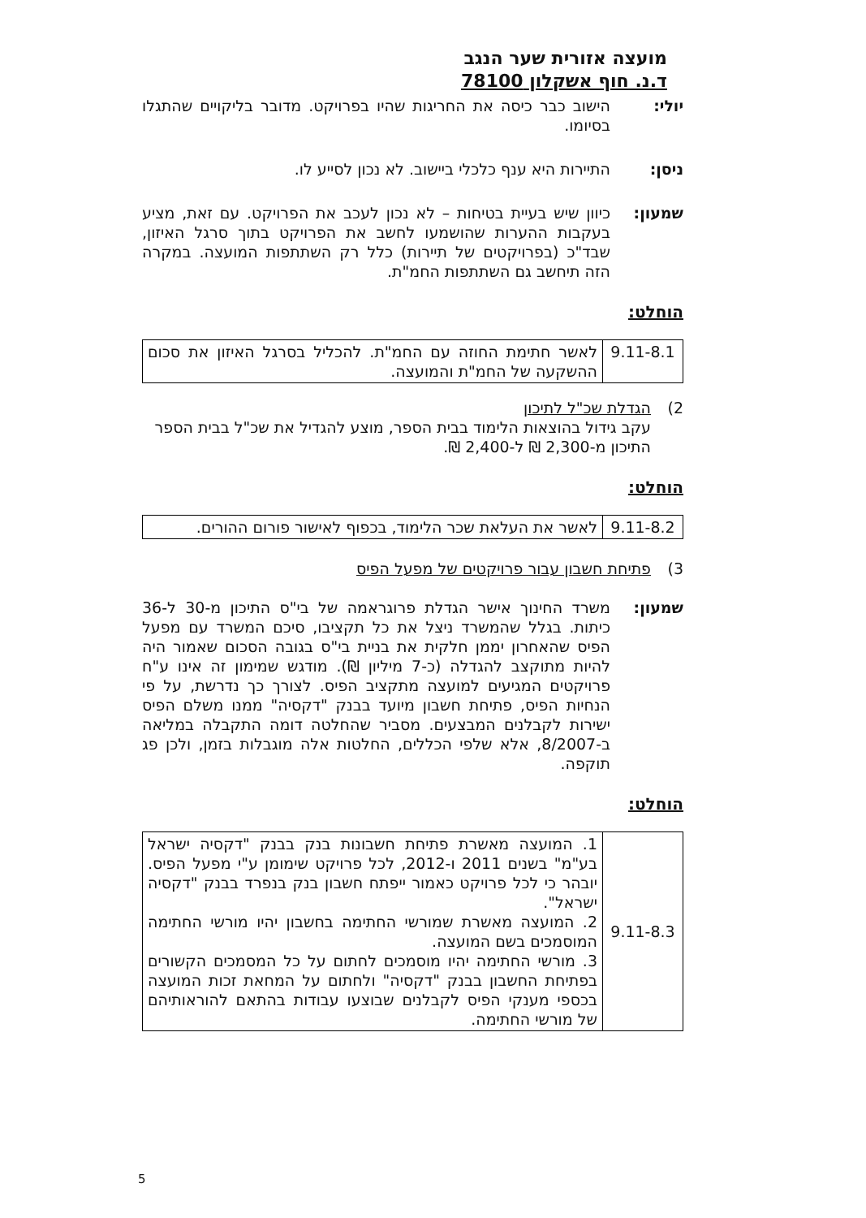מועצה אזורית שער הנגב
ד.נ. חוף אשקלון 78100
יולי: הישוב כבר כיסה את החריגות שהיו בפרויקט. מדובר בליקויים שהתגלו בסיומו.
ניסן: התיירות היא ענף כלכלי ביישוב. לא נכון לסייע לו.
שמעון: כיוון שיש בעיית בטיחות – לא נכון לעכב את הפרויקט. עם זאת, מציע בעקבות ההערות שהושמעו לחשב את הפרויקט בתוך סרגל האיזון, שבד"כ (בפרויקטים של תיירות) כלל רק השתתפות המועצה. במקרה הזה תיחשב גם השתתפות החמ"ת.
הוחלט:
| 9.11-8.1 | לאשר חתימת החוזה עם החמ"ת. להכליל בסרגל האיזון את סכום ההשקעה של החמ"ת והמועצה. |
2) הגדלת שכ"ל לתיכון
עקב גידול בהוצאות הלימוד בבית הספר, מוצע להגדיל את שכ"ל בבית הספר התיכון מ-2,300 ₪ ל-2,400 ₪.
הוחלט:
| 9.11-8.2 | לאשר את העלאת שכר הלימוד, בכפוף לאישור פורום ההורים. |
3) פתיחת חשבון עבור פרויקטים של מפעל הפיס
שמעון: משרד החינוך אישר הגדלת פרוגראמה של בי"ס התיכון מ-30 ל-36 כיתות. בגלל שהמשרד ניצל את כל תקציבו, סיכם המשרד עם מפעל הפיס שהאחרון יממן חלקית את בניית בי"ס בגובה הסכום שאמור היה להיות מתוקצב להגדלה (כ-7 מיליון ₪). מודגש שמימון זה אינו ע"ח פרויקטים המגיעים למועצה מתקציב הפיס. לצורך כך נדרשת, על פי הנחיות הפיס, פתיחת חשבון מיועד בבנק "דקסיה" ממנו משלם הפיס ישירות לקבלנים המבצעים. מסביר שהחלטה דומה התקבלה במליאה ב-8/2007, אלא שלפי הכללים, החלטות אלה מוגבלות בזמן, ולכן פג תוקפה.
הוחלט:
| 9.11-8.3 | 1. המועצה מאשרת פתיחת חשבונות בנק בבנק "דקסיה ישראל בע"מ" בשנים 2011 ו-2012, לכל פרויקט שימומן ע"י מפעל הפיס. יובהר כי לכל פרויקט כאמור ייפתח חשבון בנק בנפרד בבנק "דקסיה ישראל". 2. המועצה מאשרת שמורשי החתימה בחשבון יהיו מורשי החתימה המוסמכים בשם המועצה. 3. מורשי החתימה יהיו מוסמכים לחתום על כל המסמכים הקשורים בפתיחת החשבון בבנק "דקסיה" ולחתום על המחאת זכות המועצה בכספי מענקי הפיס לקבלנים שבוצעו עבודות בהתאם להוראותיהם של מורשי החתימה. |
5